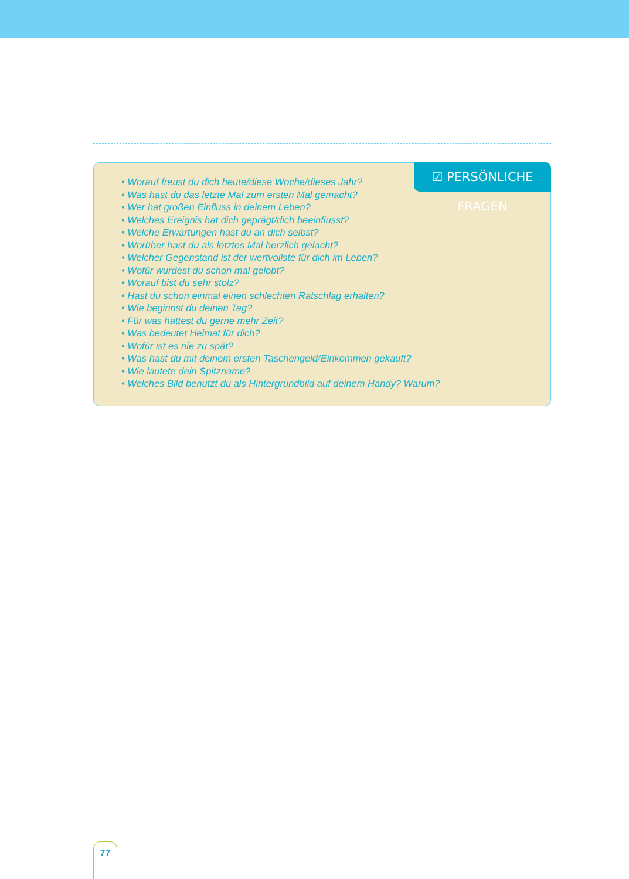☑ PERSÖNLICHE FRAGEN
• Worauf freust du dich heute/diese Woche/dieses Jahr?
• Was hast du das letzte Mal zum ersten Mal gemacht?
• Wer hat großen Einfluss in deinem Leben?
• Welches Ereignis hat dich geprägt/dich beeinflusst?
• Welche Erwartungen hast du an dich selbst?
• Worüber hast du als letztes Mal herzlich gelacht?
• Welcher Gegenstand ist der wertvollste für dich im Leben?
• Wofür wurdest du schon mal gelobt?
• Worauf bist du sehr stolz?
• Hast du schon einmal einen schlechten Ratschlag erhalten?
• Wie beginnst du deinen Tag?
• Für was hättest du gerne mehr Zeit?
• Was bedeutet Heimat für dich?
• Wofür ist es nie zu spät?
• Was hast du mit deinem ersten Taschengeld/Einkommen gekauft?
• Wie lautete dein Spitzname?
• Welches Bild benutzt du als Hintergrundbild auf deinem Handy? Warum?
77